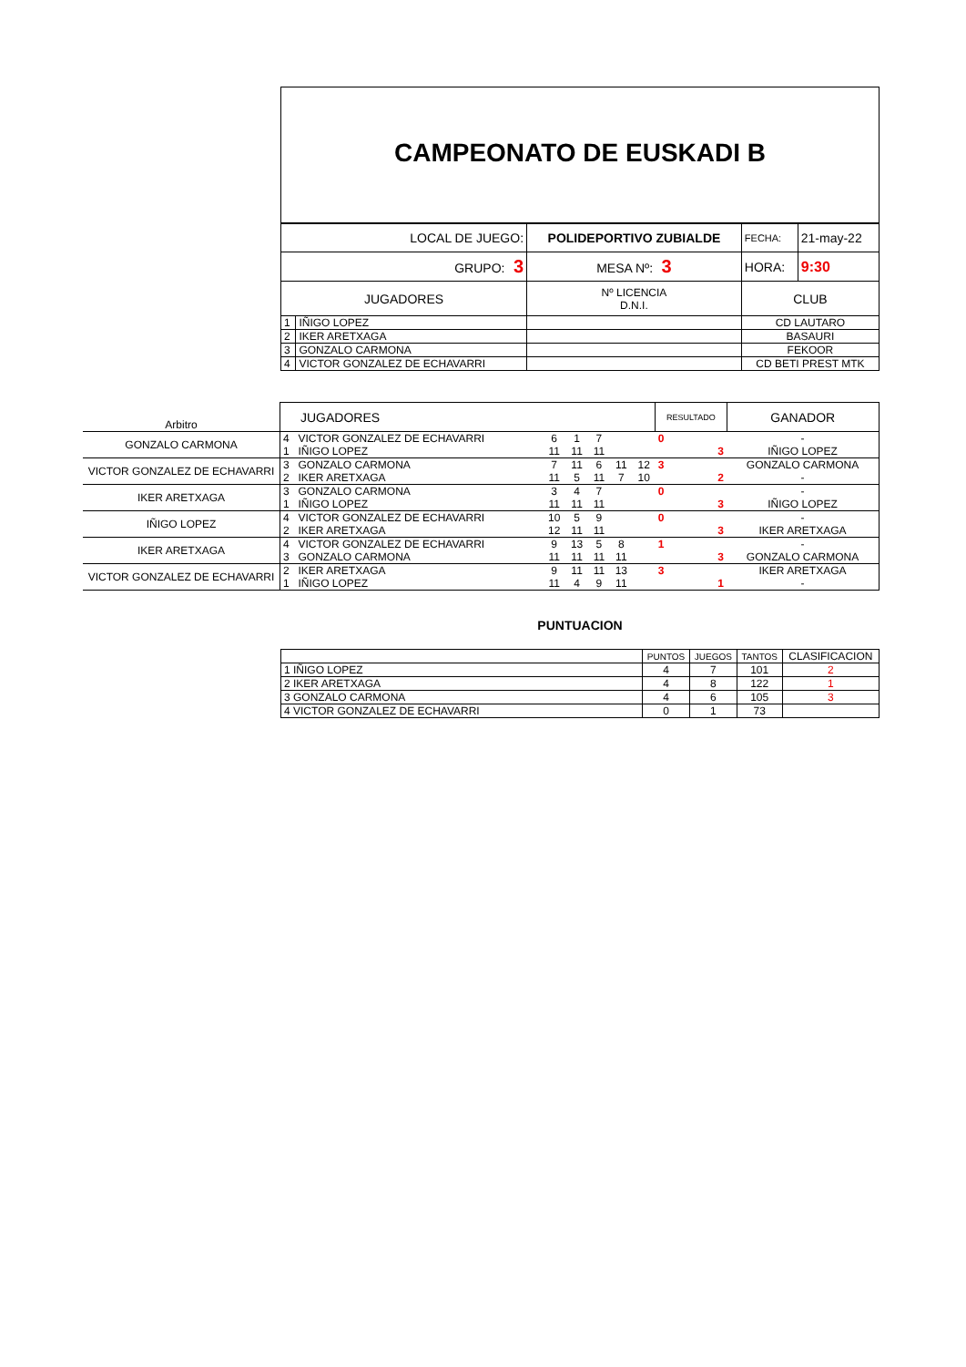CAMPEONATO DE EUSKADI B
| LOCAL DE JUEGO: | | POLIDEPORTIVO ZUBIALDE | | FECHA: | 21-may-22 |
| GRUPO: 3 | | MESA Nº: 3 | HORA: | | 9:30 |
| JUGADORES | | Nº LICENCIA D.N.I. | CLUB | | |
| 1 | IÑIGO LOPEZ | | CD LAUTARO | | |
| 2 | IKER ARETXAGA | | BASAURI | | |
| 3 | GONZALO CARMONA | | FEKOOR | | |
| 4 | VICTOR GONZALEZ DE ECHAVARRI | | CD BETI PREST MTK | | |
| Arbitro | JUGADORES | | | | | | | RESULTADO | GANADOR |
| GONZALO CARMONA | 4 | VICTOR GONZALEZ DE ECHAVARRI | 6 | 1 | 7 | | | 0 | - |
| | 1 | IÑIGO LOPEZ | 11 | 11 | 11 | | | 3 | IÑIGO LOPEZ |
| VICTOR GONZALEZ DE ECHAVARRI | 3 | GONZALO CARMONA | 7 | 11 | 6 | 11 | 12 | 3 | GONZALO CARMONA |
| | 2 | IKER ARETXAGA | 11 | 5 | 11 | 7 | 10 | 2 | - |
| IKER ARETXAGA | 3 | GONZALO CARMONA | 3 | 4 | 7 | | | 0 | - |
| | 1 | IÑIGO LOPEZ | 11 | 11 | 11 | | | 3 | IÑIGO LOPEZ |
| IÑIGO LOPEZ | 4 | VICTOR GONZALEZ DE ECHAVARRI | 10 | 5 | 9 | | | 0 | - |
| | 2 | IKER ARETXAGA | 12 | 11 | 11 | | | 3 | IKER ARETXAGA |
| IKER ARETXAGA | 4 | VICTOR GONZALEZ DE ECHAVARRI | 9 | 13 | 5 | 8 | | 1 | - |
| | 3 | GONZALO CARMONA | 11 | 11 | 11 | 11 | | 3 | GONZALO CARMONA |
| VICTOR GONZALEZ DE ECHAVARRI | 2 | IKER ARETXAGA | 9 | 11 | 11 | 13 | | 3 | IKER ARETXAGA |
| | 1 | IÑIGO LOPEZ | 11 | 4 | 9 | 11 | | 1 | - |
PUNTUACION
| | PUNTOS | JUEGOS | TANTOS | CLASIFICACION |
| 1 IÑIGO LOPEZ | 4 | 7 | 101 | 2 |
| 2 IKER ARETXAGA | 4 | 8 | 122 | 1 |
| 3 GONZALO CARMONA | 4 | 6 | 105 | 3 |
| 4 VICTOR GONZALEZ DE ECHAVARRI | 0 | 1 | 73 | |